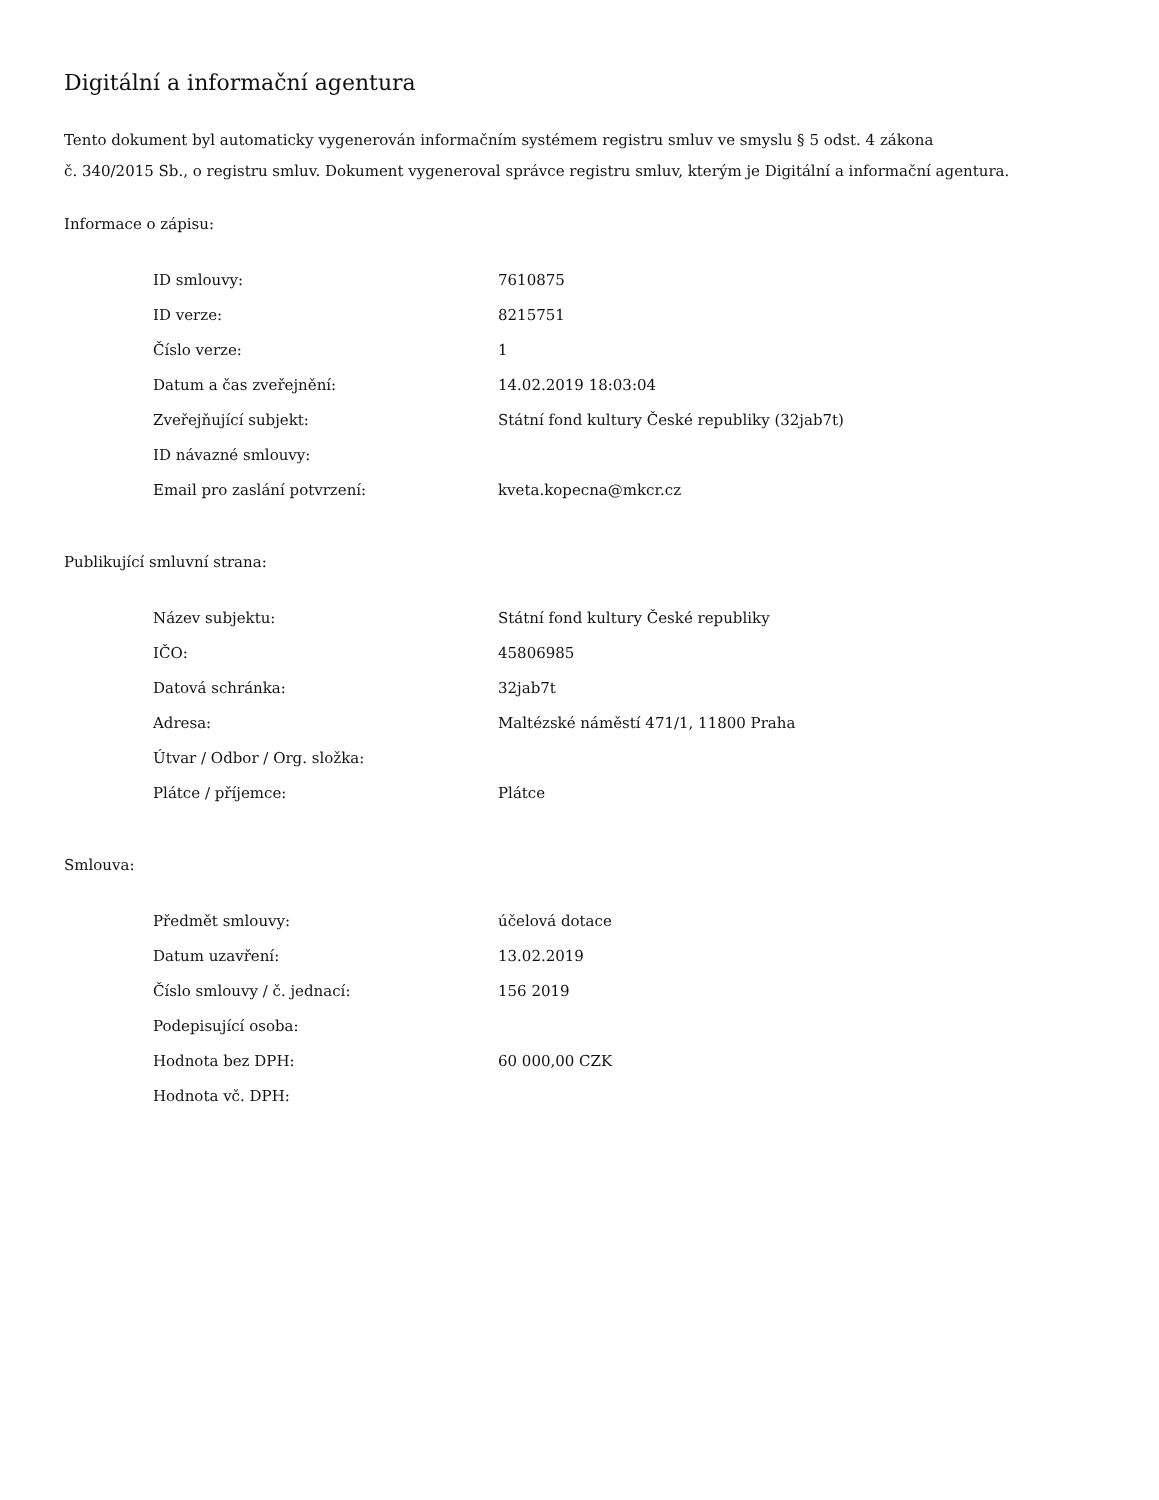Digitální a informační agentura
Tento dokument byl automaticky vygenerován informačním systémem registru smluv ve smyslu § 5 odst. 4 zákona
č. 340/2015 Sb., o registru smluv. Dokument vygeneroval správce registru smluv, kterým je Digitální a informační agentura.
Informace o zápisu:
| ID smlouvy: | 7610875 |
| ID verze: | 8215751 |
| Číslo verze: | 1 |
| Datum a čas zveřejnění: | 14.02.2019 18:03:04 |
| Zveřejňující subjekt: | Státní fond kultury České republiky (32jab7t) |
| ID návazné smlouvy: | |
| Email pro zaslání potvrzení: | kveta.kopecna@mkcr.cz |
Publikující smluvní strana:
| Název subjektu: | Státní fond kultury České republiky |
| IČO: | 45806985 |
| Datová schránka: | 32jab7t |
| Adresa: | Maltézské náměstí 471/1, 11800 Praha |
| Útvar / Odbor / Org. složka: | |
| Plátce / příjemce: | Plátce |
Smlouva:
| Předmět smlouvy: | účelová dotace |
| Datum uzavření: | 13.02.2019 |
| Číslo smlouvy / č. jednací: | 156 2019 |
| Podepisující osoba: | |
| Hodnota bez DPH: | 60 000,00 CZK |
| Hodnota vč. DPH: | |